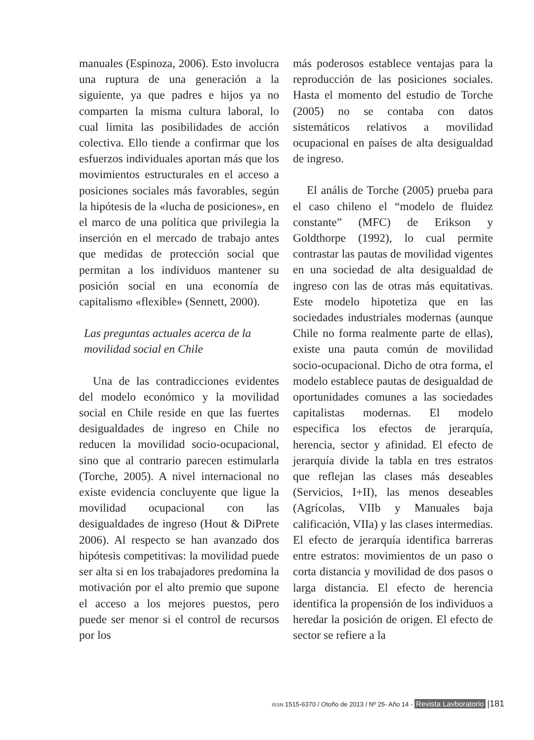manuales (Espinoza, 2006). Esto involucra una ruptura de una generación a la siguiente, ya que padres e hijos ya no comparten la misma cultura laboral, lo cual limita las posibilidades de acción colectiva. Ello tiende a confirmar que los esfuerzos individuales aportan más que los movimientos estructurales en el acceso a posiciones sociales más favorables, según la hipótesis de la «lucha de posiciones», en el marco de una política que privilegia la inserción en el mercado de trabajo antes que medidas de protección social que permitan a los individuos mantener su posición social en una economía de capitalismo «flexible» (Sennett, 2000).
Las preguntas actuales acerca de la
movilidad social en Chile
Una de las contradicciones evidentes del modelo económico y la movilidad social en Chile reside en que las fuertes desigualdades de ingreso en Chile no reducen la movilidad socio-ocupacional, sino que al contrario parecen estimularla (Torche, 2005). A nivel internacional no existe evidencia concluyente que ligue la movilidad ocupacional con las desigualdades de ingreso (Hout & DiPrete 2006). Al respecto se han avanzado dos hipótesis competitivas: la movilidad puede ser alta si en los trabajadores predomina la motivación por el alto premio que supone el acceso a los mejores puestos, pero puede ser menor si el control de recursos por los
más poderosos establece ventajas para la reproducción de las posiciones sociales. Hasta el momento del estudio de Torche (2005) no se contaba con datos sistemáticos relativos a movilidad ocupacional en países de alta desigualdad de ingreso.
El anális de Torche (2005) prueba para el caso chileno el “modelo de fluidez constante” (MFC) de Erikson y Goldthorpe (1992), lo cual permite contrastar las pautas de movilidad vigentes en una sociedad de alta desigualdad de ingreso con las de otras más equitativas. Este modelo hipotetiza que en las sociedades industriales modernas (aunque Chile no forma realmente parte de ellas), existe una pauta común de movilidad socio-ocupacional. Dicho de otra forma, el modelo establece pautas de desigualdad de oportunidades comunes a las sociedades capitalistas modernas. El modelo especifica los efectos de jerarquía, herencia, sector y afinidad. El efecto de jerarquía divide la tabla en tres estratos que reflejan las clases más deseables (Servicios, I+II), las menos deseables (Agrícolas, VIIb y Manuales baja calificación, VIIa) y las clases intermedias. El efecto de jerarquía identifica barreras entre estratos: movimientos de un paso o corta distancia y movilidad de dos pasos o larga distancia. El efecto de herencia identifica la propensión de los individuos a heredar la posición de origen. El efecto de sector se refiere a la
ISSN 1515-6370 / Otoño de 2013 / Nº 25- Año 14 - Revista Lavboratorio |181